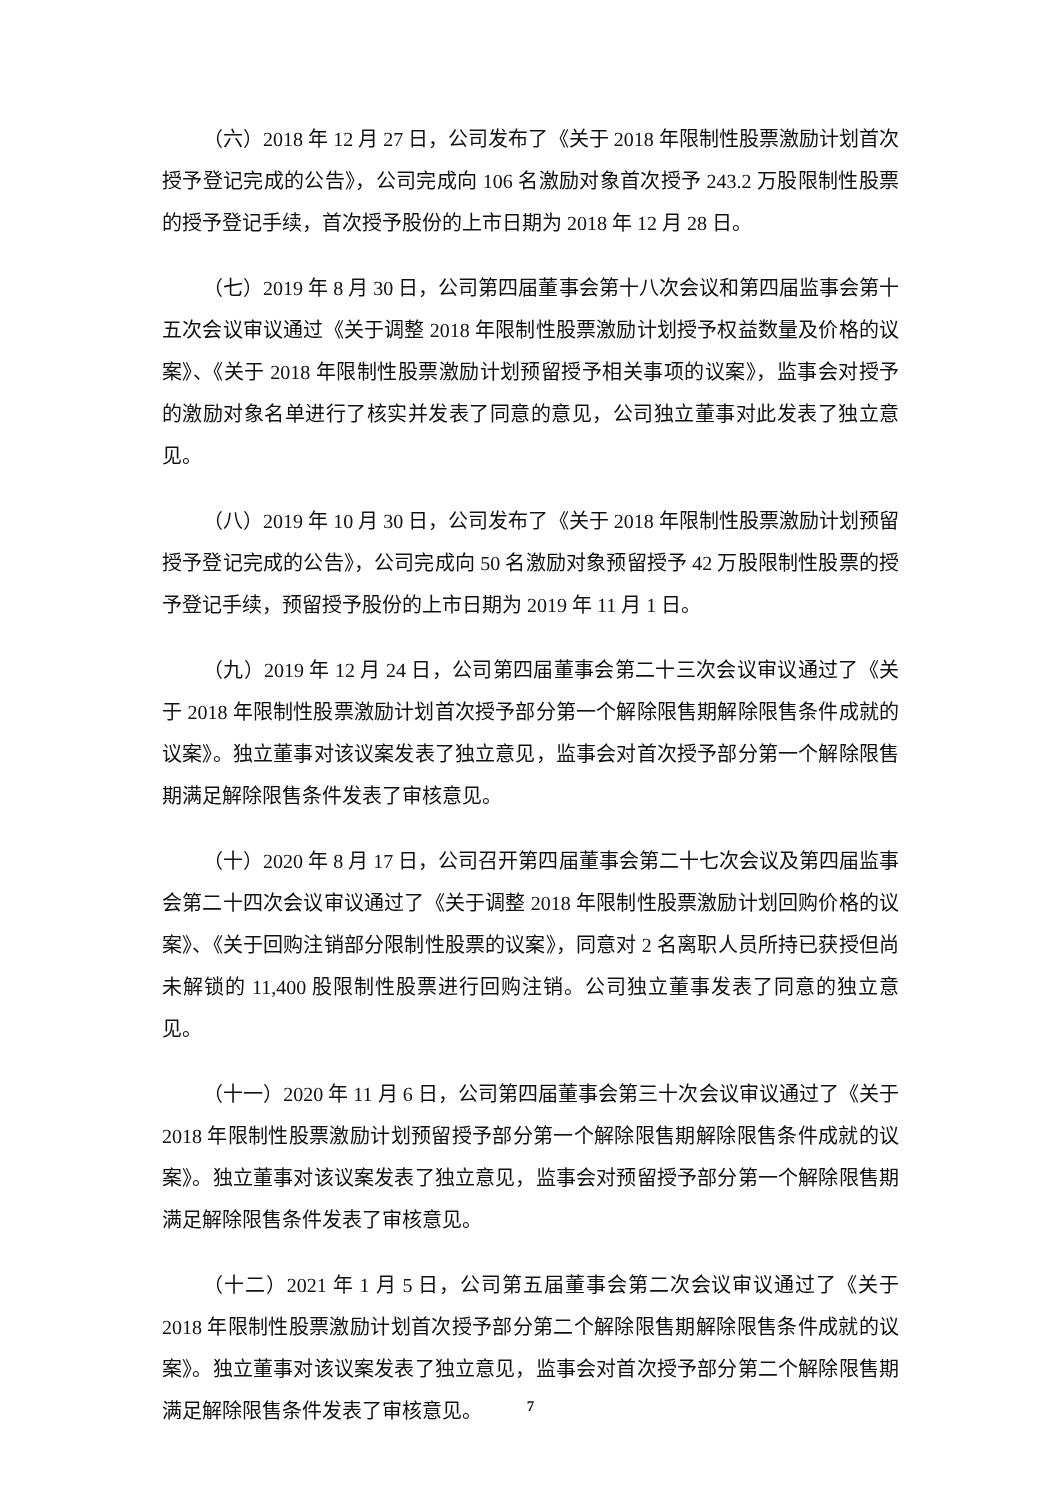（六）2018 年 12 月 27 日，公司发布了《关于 2018 年限制性股票激励计划首次授予登记完成的公告》，公司完成向 106 名激励对象首次授予 243.2 万股限制性股票的授予登记手续，首次授予股份的上市日期为 2018 年 12 月 28 日。
（七）2019 年 8 月 30 日，公司第四届董事会第十八次会议和第四届监事会第十五次会议审议通过《关于调整 2018 年限制性股票激励计划授予权益数量及价格的议案》、《关于 2018 年限制性股票激励计划预留授予相关事项的议案》，监事会对授予的激励对象名单进行了核实并发表了同意的意见，公司独立董事对此发表了独立意见。
（八）2019 年 10 月 30 日，公司发布了《关于 2018 年限制性股票激励计划预留授予登记完成的公告》，公司完成向 50 名激励对象预留授予 42 万股限制性股票的授予登记手续，预留授予股份的上市日期为 2019 年 11 月 1 日。
（九）2019 年 12 月 24 日，公司第四届董事会第二十三次会议审议通过了《关于 2018 年限制性股票激励计划首次授予部分第一个解除限售期解除限售条件成就的议案》。独立董事对该议案发表了独立意见，监事会对首次授予部分第一个解除限售期满足解除限售条件发表了审核意见。
（十）2020 年 8 月 17 日，公司召开第四届董事会第二十七次会议及第四届监事会第二十四次会议审议通过了《关于调整 2018 年限制性股票激励计划回购价格的议案》、《关于回购注销部分限制性股票的议案》，同意对 2 名离职人员所持已获授但尚未解锁的 11,400 股限制性股票进行回购注销。公司独立董事发表了同意的独立意见。
（十一）2020 年 11 月 6 日，公司第四届董事会第三十次会议审议通过了《关于 2018 年限制性股票激励计划预留授予部分第一个解除限售期解除限售条件成就的议案》。独立董事对该议案发表了独立意见，监事会对预留授予部分第一个解除限售期满足解除限售条件发表了审核意见。
（十二）2021 年 1 月 5 日，公司第五届董事会第二次会议审议通过了《关于 2018 年限制性股票激励计划首次授予部分第二个解除限售期解除限售条件成就的议案》。独立董事对该议案发表了独立意见，监事会对首次授予部分第二个解除限售期满足解除限售条件发表了审核意见。
7